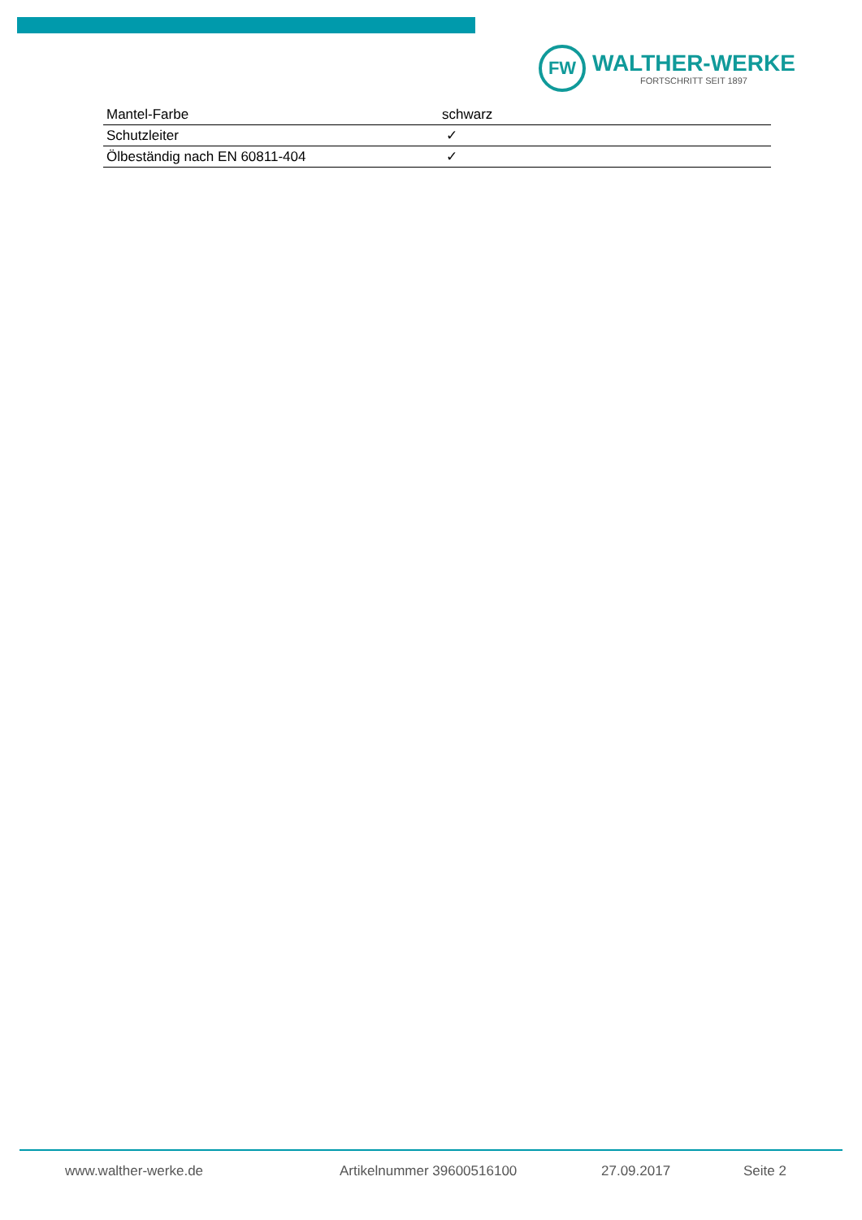FW
WALTHER-WERKE
FORTSCHRITT SEIT 1897
| Mantel-Farbe | schwarz |
| Schutzleiter | ✓ |
| Ölbeständig nach EN 60811-404 | ✓ |
www.walther-werke.de Artikelnummer 39600516100 27.09.2017 Seite 2